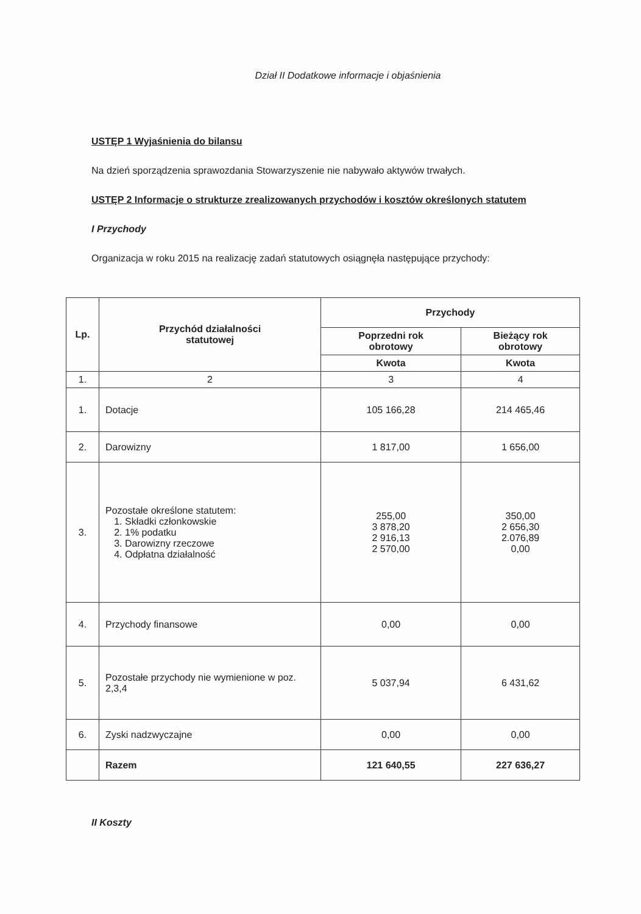Dział II Dodatkowe informacje i objaśnienia
USTĘP 1 Wyjaśnienia do bilansu
Na dzień sporządzenia sprawozdania Stowarzyszenie nie nabywało aktywów trwałych.
USTĘP 2 Informacje o strukturze zrealizowanych przychodów i kosztów określonych statutem
I Przychody
Organizacja w roku 2015 na realizację zadań statutowych osiągnęła następujące przychody:
| Lp. | Przychód działalności statutowej | Przychody | |
| --- | --- | --- | --- |
| | | Poprzedni rok obrotowy | Bieżący rok obrotowy |
| | | Kwota | Kwota |
| 1. | 2 | 3 | 4 |
| 1. | Dotacje | 105 166,28 | 214 465,46 |
| 2. | Darowizny | 1 817,00 | 1 656,00 |
| 3. | Pozostałe określone statutem: 1. Składki członkowskie 2. 1% podatku 3. Darowizny rzeczowe 4. Odpłatna działalność | 255,00 3 878,20 2 916,13 2 570,00 | 350,00 2 656,30 2.076,89 0,00 |
| 4. | Przychody finansowe | 0,00 | 0,00 |
| 5. | Pozostałe przychody nie wymienione w poz. 2,3,4 | 5 037,94 | 6 431,62 |
| 6. | Zyski nadzwyczajne | 0,00 | 0,00 |
| | Razem | 121 640,55 | 227 636,27 |
II Koszty